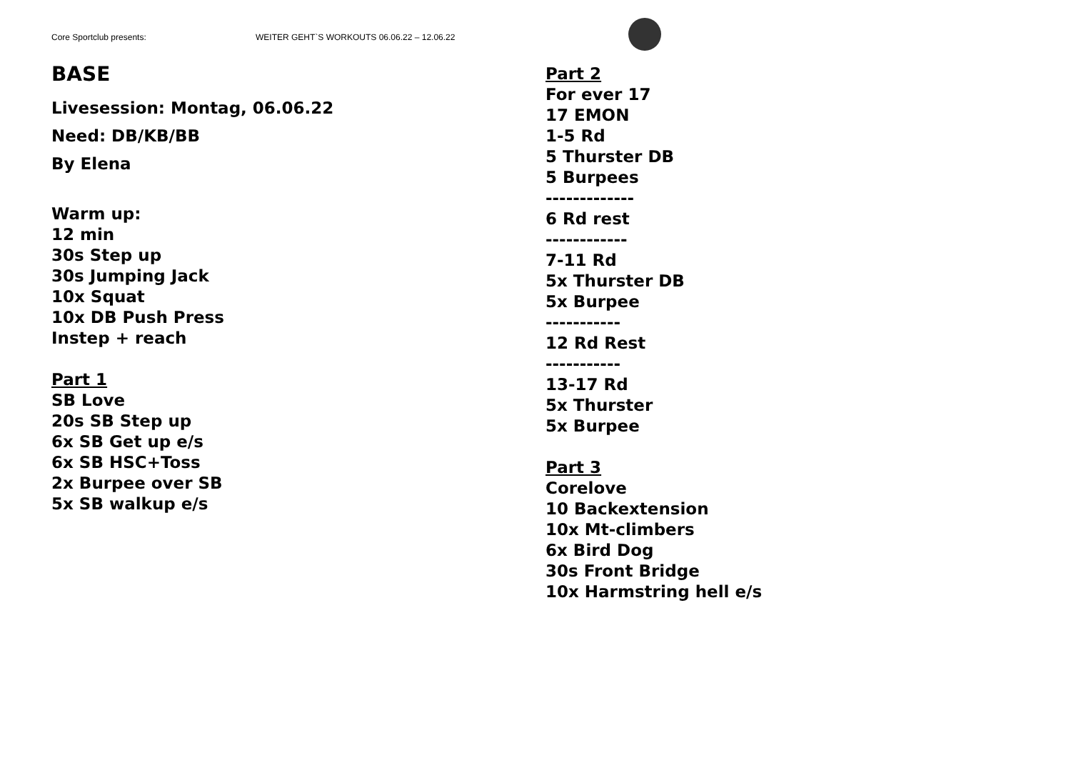Core Sportclub presents: WEITER GEHT`S WORKOUTS 06.06.22 – 12.06.22
BASE
Livesession: Montag, 06.06.22
Need: DB/KB/BB
By Elena
Warm up:
12 min
30s Step up
30s Jumping Jack
10x Squat
10x DB Push Press
Instep + reach
Part 1
SB Love
20s SB Step up
6x SB Get up e/s
6x SB HSC+Toss
2x Burpee over SB
5x SB walkup e/s
Part 2
For ever 17
17 EMON
1-5 Rd
5 Thurster DB
5 Burpees
-------------
6 Rd rest
------------
7-11 Rd
5x Thurster DB
5x Burpee
-----------
12 Rd Rest
-----------
13-17 Rd
5x Thurster
5x Burpee
Part 3
Corelove
10 Backextension
10x Mt-climbers
6x Bird Dog
30s Front Bridge
10x Harmstring hell e/s